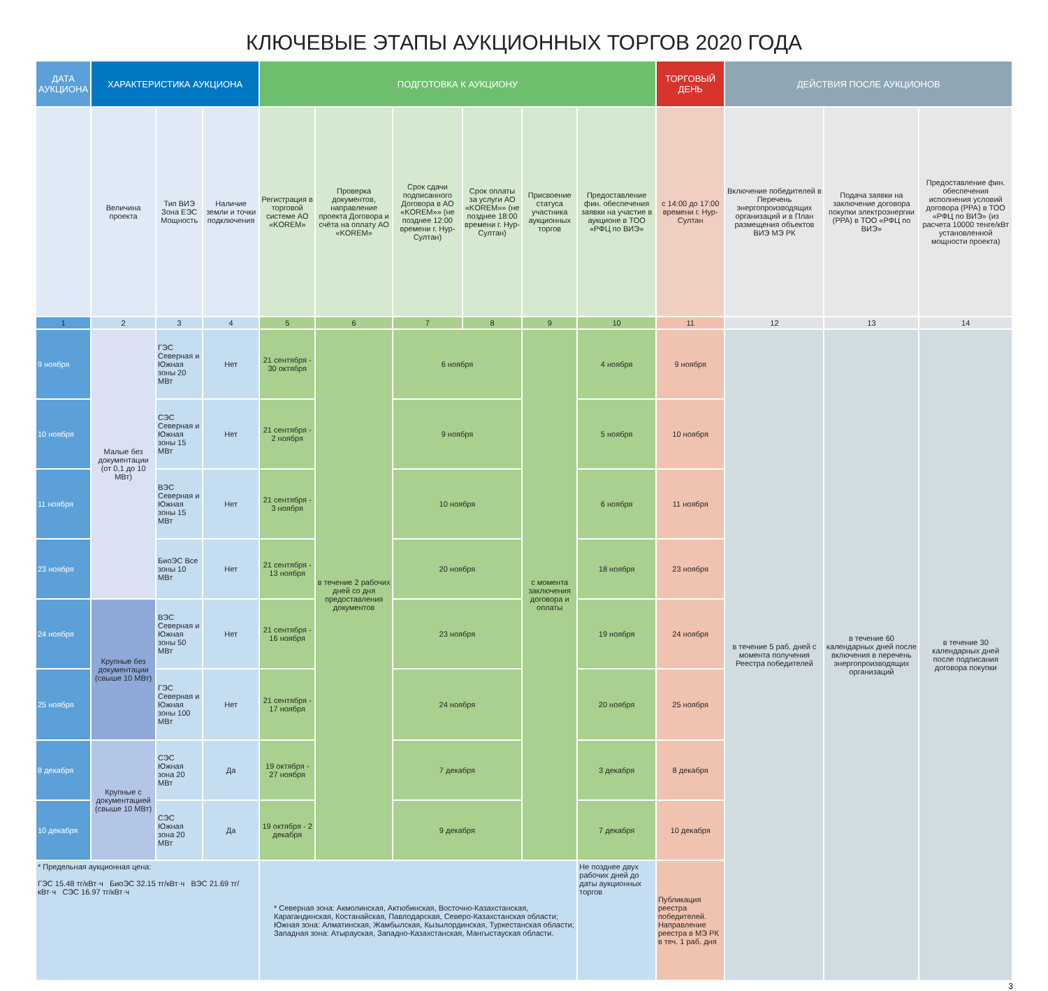КЛЮЧЕВЫЕ ЭТАПЫ АУКЦИОННЫХ ТОРГОВ 2020 ГОДА
| ДАТА АУКЦИОНА | ХАРАКТЕРИСТИКА АУКЦИОНА | | | ПОДГОТОВКА К АУКЦИОНУ | | | | | | ТОРГОВЫЙ ДЕНЬ | ДЕЙСТВИЯ ПОСЛЕ АУКЦИОНОВ | | |
| --- | --- | --- | --- | --- | --- | --- | --- | --- | --- | --- | --- | --- | --- |
| | Величина проекта | Тип ВИЭ Зона ЕЭС Мощность | Наличие земли и точки подключения | Регистрация в торговой системе АО «KOREM» | Проверка документов, направление проекта Договора и счёта на оплату АО «KOREM» | Срок сдачи подписанного Договора в АО «KOREM»» (не позднее 12:00 времени г. Нур-Султан) | Срок оплаты за услуги АО «KOREM»» (не позднее 18:00 времени г. Нур-Султан) | Присвоение статуса участника аукционных торгов | Предоставление фин. обеспечения заявки на участие в аукционе в ТОО «РФЦ по ВИЭ» | с 14:00 до 17:00 времени г. Нур-Султан | Включение победителей в Перечень энергопроизводящих организаций и в План размещения объектов ВИЭ МЭ РК | Подача заявки на заключение договора покупки электроэнергии (PPA) в ТОО «РФЦ по ВИЭ» | Предоставление фин. обеспечения исполнения условий договора (PPA) в ТОО «РФЦ по ВИЭ» (из расчета 10000 тенге/кВт установленной мощности проекта) |
| 1 | 2 | 3 | 4 | 5 | 6 | 7 | 8 | 9 | 10 | 11 | 12 | 13 | 14 |
| 9 ноября | Малые без документации (от 0,1 до 10 МВт) | ГЭС Северная и Южная зоны 20 МВт | Нет | 21 сентября - 30 октября | в течение 2 рабочих дней со дня предоставления документов | 6 ноября | | с момента заключения договора и оплаты | 4 ноября | 9 ноября | в течение 5 раб. дней с момента получения Реестра победителей | в течение 60 календарных дней после включения в перечень энергопроизводящих организаций | в течение 30 календарных дней после подписания договора покупки |
| 10 ноября | | СЭС Северная и Южная зоны 15 МВт | Нет | 21 сентября - 2 ноября | | 9 ноября | | | 5 ноября | 10 ноября | | | |
| 11 ноября | | ВЭС Северная и Южная зоны 15 МВт | Нет | 21 сентября - 3 ноября | | 10 ноября | | | 6 ноября | 11 ноября | | | |
| 23 ноября | | БиоЭС Все зоны 10 МВт | Нет | 21 сентября - 13 ноября | | 20 ноября | | | 18 ноября | 23 ноября | | | |
| 24 ноября | Крупные без документации (свыше 10 МВт) | ВЭС Северная и Южная зоны 50 МВт | Нет | 21 сентября - 16 ноября | | 23 ноября | | | 19 ноября | 24 ноября | | | |
| 25 ноября | | ГЭС Северная и Южная зоны 100 МВт | Нет | 21 сентября - 17 ноября | | 24 ноября | | | 20 ноября | 25 ноября | | | |
| 8 декабря | Крупные с документацией (свыше 10 МВт) | СЭС Южная зона 20 МВт | Да | 19 октября - 27 ноября | | 7 декабря | | | 3 декабря | 8 декабря | | | |
| 10 декабря | | СЭС Южная зона 20 МВт | Да | 19 октября - 2 декабря | | 9 декабря | | | 7 декабря | 10 декабря | | | |
| * Предельная аукционная цена: ГЭС 15.48 тг/кВт·ч БиоЭС 32.15 тг/кВт·ч ВЭС 21.69 тг/кВт·ч СЭС 16.97 тг/кВт·ч | | | | * Северная зона: Акмолинская, Актюбинская, Восточно-Казахстанская, Карагандинская, Костанайская, Павлодарская, Северо-Казахстанская области; Южная зона: Алматинская, Жамбылская, Кызылординская, Туркестанская области; Западная зона: Атырауская, Западно-Казахстанская, Мангыстауская области. | | | | | Не позднее двух рабочих дней до даты аукционных торгов | Публикация реестра победителей. Направление реестра в МЭ РК в теч. 1 раб. дня | | | |
3